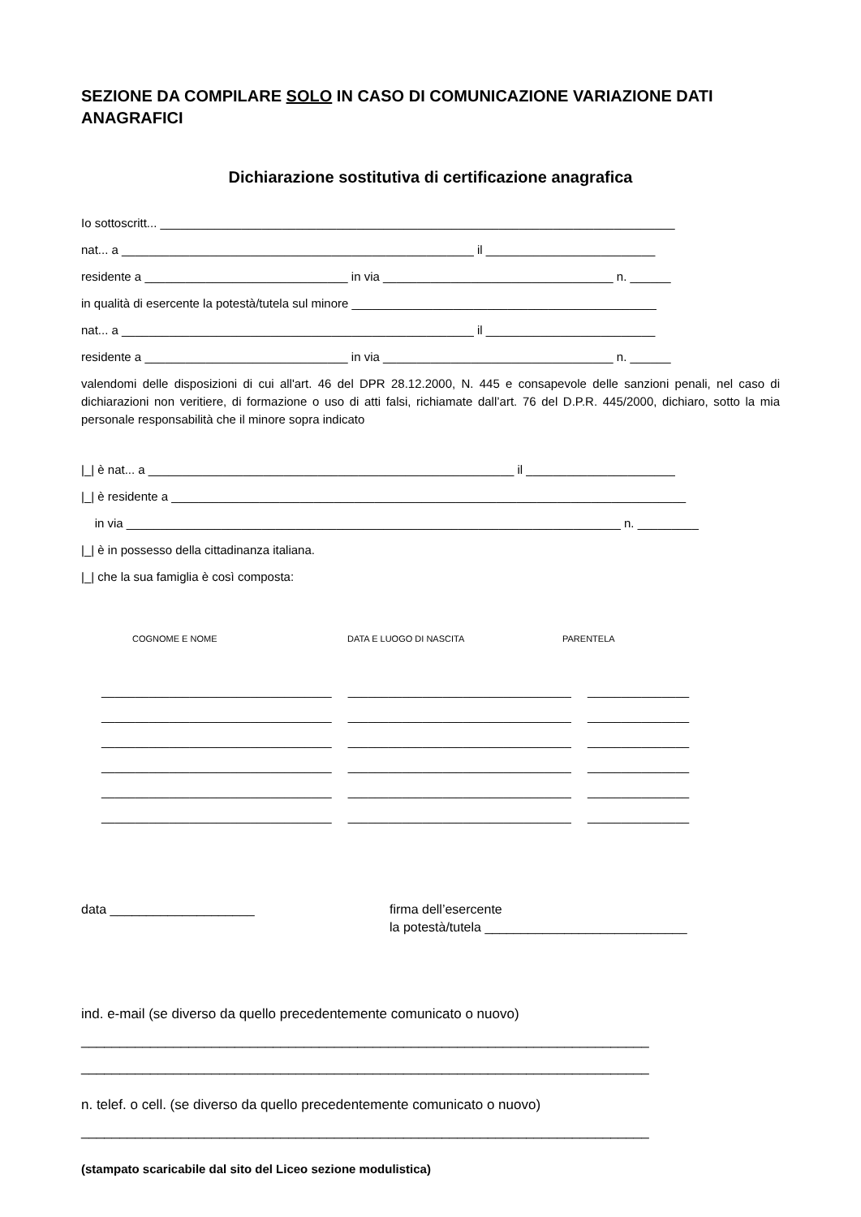SEZIONE DA COMPILARE SOLO IN CASO DI COMUNICAZIONE VARIAZIONE DATI ANAGRAFICI
Dichiarazione sostitutiva di certificazione anagrafica
Io sottoscritt... ____________________________________________________________________________
nat... a ____________________________________________________ il _________________________
residente a ______________________________ in via __________________________________ n. ______
in qualità di esercente la potestà/tutela sul minore _____________________________________________
nat... a ____________________________________________________ il _________________________
residente a ______________________________ in via __________________________________ n. ______
valendomi delle disposizioni di cui all'art. 46 del DPR 28.12.2000, N. 445 e consapevole delle sanzioni penali, nel caso di dichiarazioni non veritiere, di formazione o uso di atti falsi, richiamate dall’art. 76 del D.P.R. 445/2000, dichiaro, sotto la mia personale responsabilità che il minore sopra indicato
|_| è nat... a ______________________________________________________ il ______________________
|_| è residente a ____________________________________________________________________________
in via _________________________________________________________________________ n. _________
|_| è in possesso della cittadinanza italiana.
|_| che la sua famiglia è così composta:
COGNOME E NOME DATA E LUOGO DI NASCITA PARENTELA
__________________________________ _________________________________ _______________
__________________________________ _________________________________ _______________
__________________________________ _________________________________ _______________
__________________________________ _________________________________ _______________
__________________________________ _________________________________ _______________
__________________________________ _________________________________ _______________
data ____________________ firma dell’esercente
la potestà/tutela ____________________________
ind. e-mail (se diverso da quello precedentemente comunicato o nuovo)
__________________________________________________________________________
__________________________________________________________________________
n. telef. o cell. (se diverso da quello precedentemente comunicato o nuovo)
__________________________________________________________________________
(stampato scaricabile dal sito del Liceo sezione modulistica)